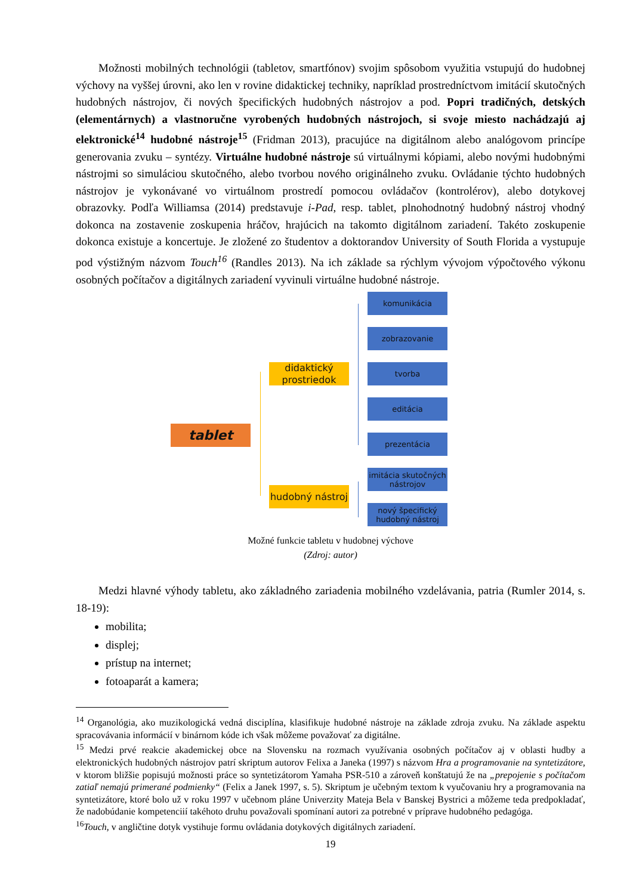Možnosti mobilných technológii (tabletov, smartfónov) svojim spôsobom využitia vstupujú do hudobnej výchovy na vyššej úrovni, ako len v rovine didaktickej techniky, napríklad prostredníctvom imitácií skutočných hudobných nástrojov, či nových špecifických hudobných nástrojov a pod. Popri tradičných, detských (elementárnych) a vlastnoručne vyrobených hudobných nástrojoch, si svoje miesto nachádzajú aj elektronické<sup>14</sup> hudobné nástroje<sup>15</sup> (Fridman 2013), pracujúce na digitálnom alebo analógovom princípe generovania zvuku – syntézy. Virtuálne hudobné nástroje sú virtuálnymi kópiami, alebo novými hudobnými nástrojmi so simuláciou skutočného, alebo tvorbou nového originálneho zvuku. Ovládanie týchto hudobných nástrojov je vykonávané vo virtuálnom prostredí pomocou ovládačov (kontrolérov), alebo dotykovej obrazovky. Podľa Williamsa (2014) predstavuje i-Pad, resp. tablet, plnohodnotný hudobný nástroj vhodný dokonca na zostavenie zoskupenia hráčov, hrajúcich na takomto digitálnom zariadení. Takéto zoskupenie dokonca existuje a koncertuje. Je zložené zo študentov a doktorandov University of South Florida a vystupuje pod výstižným názvom Touch<sup>16</sup> (Randles 2013). Na ich základe sa rýchlym vývojom výpočtového výkonu osobných počítačov a digitálnych zariadení vyvinuli virtuálne hudobné nástroje.
komunikácia
zobrazovanie
tvorba
editácia
prezentácia
imitácia skutočných nástrojov
nový špecifický hudobný nástroj
didaktický prostriedok
hudobný nástroj
tablet
Možné funkcie tabletu v hudobnej výchove
(Zdroj: autor)
Medzi hlavné výhody tabletu, ako základného zariadenia mobilného vzdelávania, patria (Rumler 2014, s. 18-19):
mobilita;
displej;
prístup na internet;
fotoaparát a kamera;
<sup>14</sup> Organológia, ako muzikologická vedná disciplína, klasifikuje hudobné nástroje na základe zdroja zvuku. Na základe aspektu spracovávania informácií v binárnom kóde ich však môžeme považovať za digitálne.
<sup>15</sup> Medzi prvé reakcie akademickej obce na Slovensku na rozmach využívania osobných počítačov aj v oblasti hudby a elektronických hudobných nástrojov patrí skriptum autorov Felixa a Janeka (1997) s názvom Hra a programovanie na syntetizátore, v ktorom bližšie popisujú možnosti práce so syntetizátorom Yamaha PSR-510 a zároveň konštatujú že na „prepojenie s počítačom zatiaľ nemajú primerané podmienky“ (Felix a Janek 1997, s. 5). Skriptum je učebným textom k vyučovaniu hry a programovania na syntetizátore, ktoré bolo už v roku 1997 v učebnom pláne Univerzity Mateja Bela v Banskej Bystrici a môžeme teda predpokladať, že nadobúdanie kompetenciií takéhoto druhu považovali spomínaní autori za potrebné v príprave hudobného pedagóga.
<sup>16</sup> Touch, v angličtine dotyk vystihuje formu ovládania dotykových digitálnych zariadení.
19